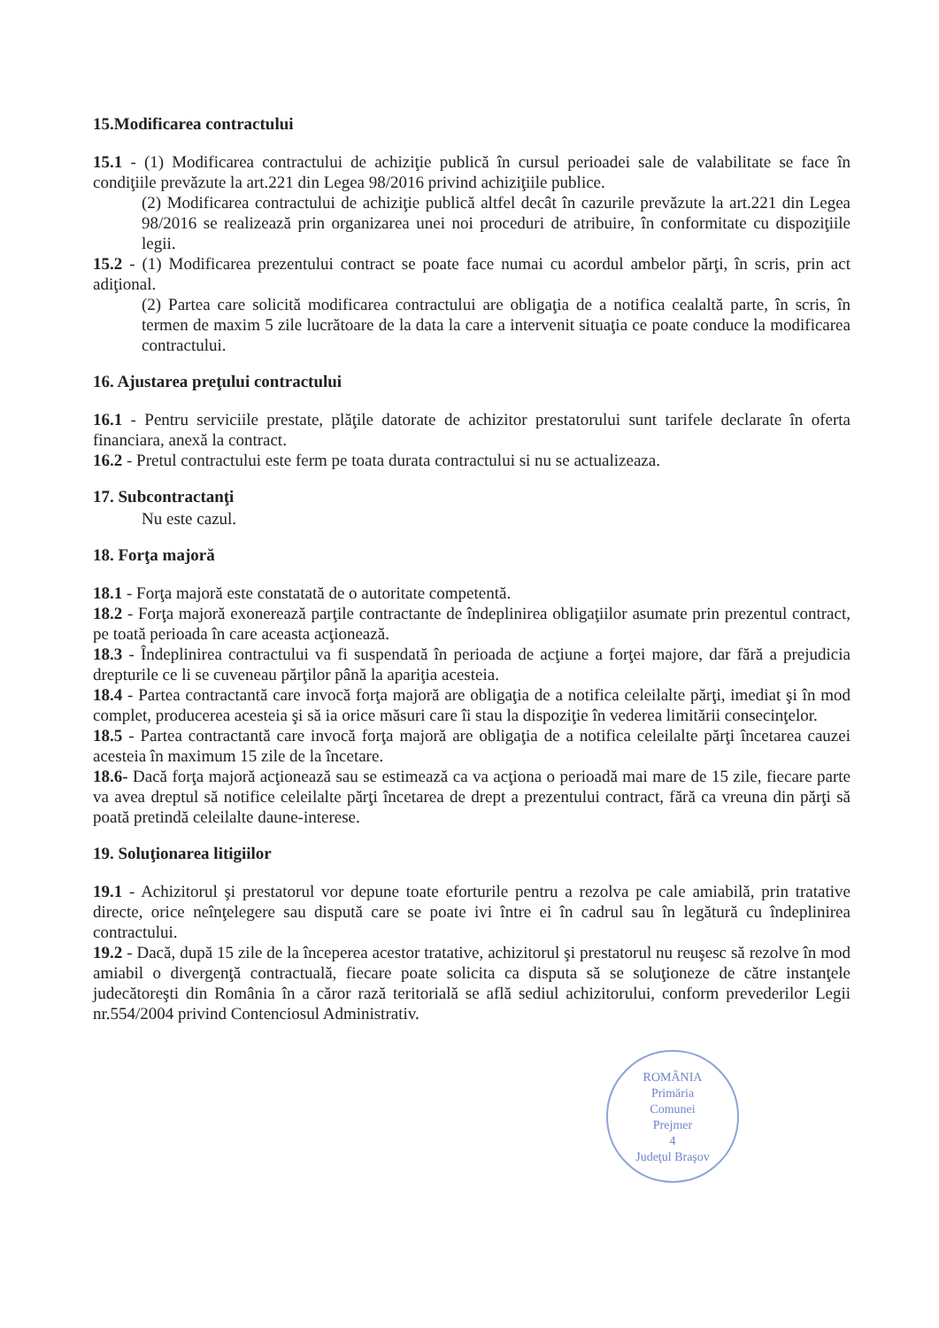15.Modificarea contractului
15.1 - (1) Modificarea contractului de achiziţie publică în cursul perioadei sale de valabilitate se face în condiţiile prevăzute la art.221 din Legea 98/2016 privind achiziţiile publice.
(2) Modificarea contractului de achiziţie publică altfel decât în cazurile prevăzute la art.221 din Legea 98/2016 se realizează prin organizarea unei noi proceduri de atribuire, în conformitate cu dispoziţiile legii.
15.2 - (1) Modificarea prezentului contract se poate face numai cu acordul ambelor părţi, în scris, prin act adiţional.
(2) Partea care solicită modificarea contractului are obligaţia de a notifica cealaltă parte, în scris, în termen de maxim 5 zile lucrătoare de la data la care a intervenit situaţia ce poate conduce la modificarea contractului.
16. Ajustarea preţului contractului
16.1 - Pentru serviciile prestate, plăţile datorate de achizitor prestatorului sunt tarifele declarate în oferta financiara, anexă la contract.
16.2 - Pretul contractului este ferm pe toata durata contractului si nu se actualizeaza.
17. Subcontractanţi
Nu este cazul.
18. Forţa majoră
18.1 - Forţa majoră este constatată de o autoritate competentă.
18.2 - Forţa majoră exonerează parţile contractante de îndeplinirea obligaţiilor asumate prin prezentul contract, pe toată perioada în care aceasta acţionează.
18.3 - Îndeplinirea contractului va fi suspendată în perioada de acţiune a forţei majore, dar fără a prejudicia drepturile ce li se cuveneau părţilor până la apariţia acesteia.
18.4 - Partea contractantă care invocă forţa majoră are obligaţia de a notifica celeilalte părţi, imediat şi în mod complet, producerea acesteia şi să ia orice măsuri care îi stau la dispoziţie în vederea limitării consecinţelor.
18.5 - Partea contractantă care invocă forţa majoră are obligaţia de a notifica celeilalte părţi încetarea cauzei acesteia în maximum 15 zile de la încetare.
18.6- Dacă forţa majoră acţionează sau se estimează ca va acţiona o perioadă mai mare de 15 zile, fiecare parte va avea dreptul să notifice celeilalte părţi încetarea de drept a prezentului contract, fără ca vreuna din părţi să poată pretindă celeilalte daune-interese.
19. Soluţionarea litigiilor
19.1 - Achizitorul şi prestatorul vor depune toate eforturile pentru a rezolva pe cale amiabilă, prin tratative directe, orice neînţelegere sau dispută care se poate ivi între ei în cadrul sau în legătură cu îndeplinirea contractului.
19.2 - Dacă, după 15 zile de la începerea acestor tratative, achizitorul şi prestatorul nu reuşesc să rezolve în mod amiabil o divergenţă contractuală, fiecare poate solicita ca disputa să se soluţioneze de către instanţele judecătoreşti din România în a căror rază teritorială se află sediul achizitorului, conform prevederilor Legii nr.554/2004 privind Contenciosul Administrativ.
ROMÂNIA
Primăria
Comunei
Prejmer
4
Judeţul Braşov